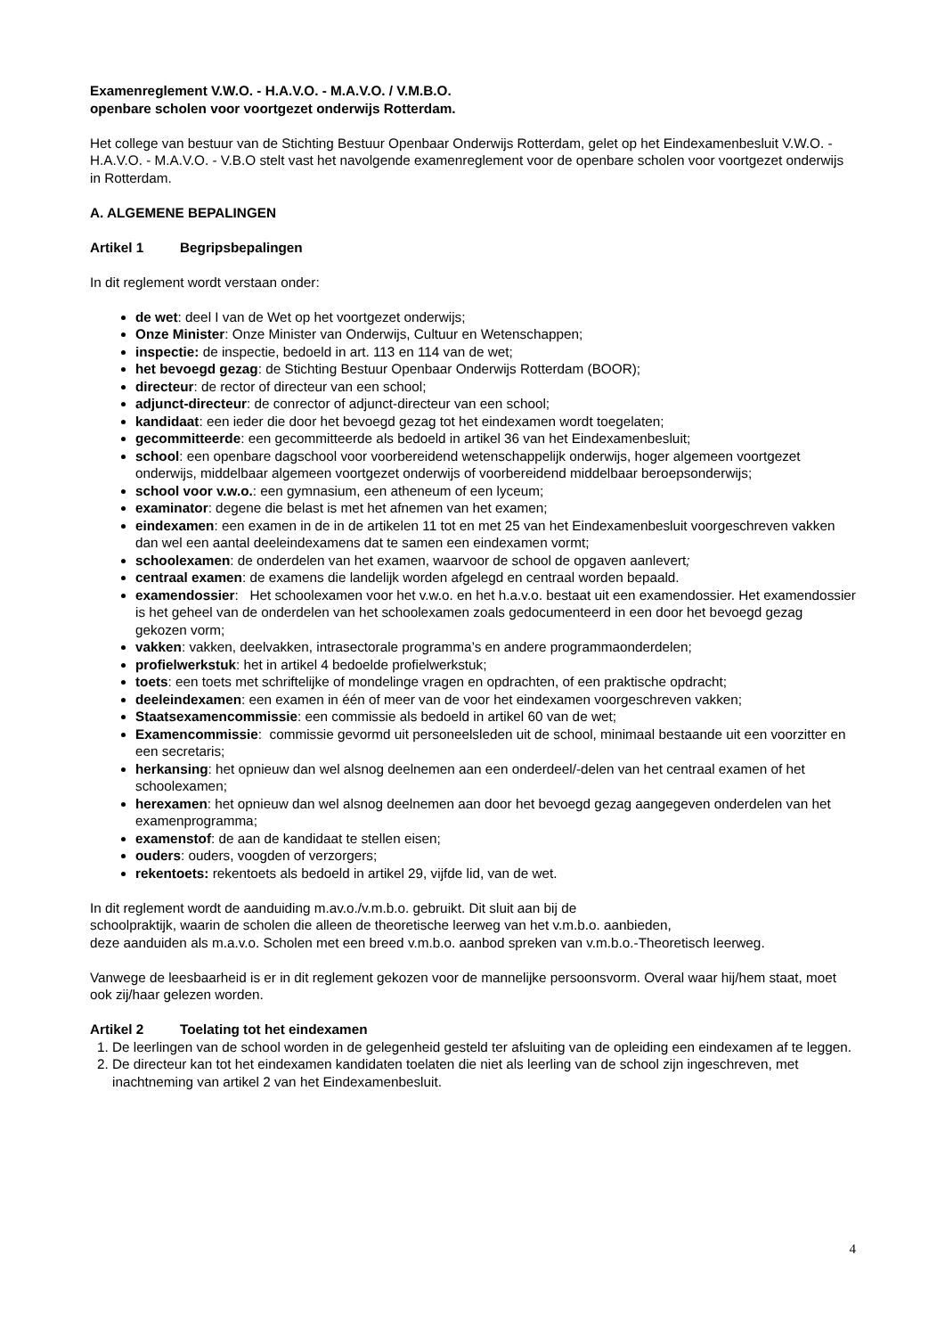Examenreglement V.W.O. - H.A.V.O. - M.A.V.O. / V.M.B.O.
openbare scholen voor voortgezet onderwijs Rotterdam.
Het college van bestuur van de Stichting Bestuur Openbaar Onderwijs Rotterdam, gelet op het Eindexamenbesluit V.W.O. - H.A.V.O. - M.A.V.O. - V.B.O stelt vast het navolgende examenreglement voor de openbare scholen voor voortgezet onderwijs in Rotterdam.
A. ALGEMENE BEPALINGEN
Artikel 1 Begripsbepalingen
In dit reglement wordt verstaan onder:
de wet: deel I van de Wet op het voortgezet onderwijs;
Onze Minister: Onze Minister van Onderwijs, Cultuur en Wetenschappen;
inspectie: de inspectie, bedoeld in art. 113 en 114 van de wet;
het bevoegd gezag: de Stichting Bestuur Openbaar Onderwijs Rotterdam (BOOR);
directeur: de rector of directeur van een school;
adjunct-directeur: de conrector of adjunct-directeur van een school;
kandidaat: een ieder die door het bevoegd gezag tot het eindexamen wordt toegelaten;
gecommitteerde: een gecommitteerde als bedoeld in artikel 36 van het Eindexamenbesluit;
school: een openbare dagschool voor voorbereidend wetenschappelijk onderwijs, hoger algemeen voortgezet onderwijs, middelbaar algemeen voortgezet onderwijs of voorbereidend middelbaar beroepsonderwijs;
school voor v.w.o.: een gymnasium, een atheneum of een lyceum;
examinator: degene die belast is met het afnemen van het examen;
eindexamen: een examen in de in de artikelen 11 tot en met 25 van het Eindexamenbesluit voorgeschreven vakken dan wel een aantal deeleindexamens dat te samen een eindexamen vormt;
schoolexamen: de onderdelen van het examen, waarvoor de school de opgaven aanlevert;
centraal examen: de examens die landelijk worden afgelegd en centraal worden bepaald.
examendossier: Het schoolexamen voor het v.w.o. en het h.a.v.o. bestaat uit een examendossier. Het examendossier is het geheel van de onderdelen van het schoolexamen zoals gedocumenteerd in een door het bevoegd gezag gekozen vorm;
vakken: vakken, deelvakken, intrasectorale programma’s en andere programmaonderdelen;
profielwerkstuk: het in artikel 4 bedoelde profielwerkstuk;
toets: een toets met schriftelijke of mondelinge vragen en opdrachten, of een praktische opdracht;
deeleindexamen: een examen in één of meer van de voor het eindexamen voorgeschreven vakken;
Staatsexamencommissie: een commissie als bedoeld in artikel 60 van de wet;
Examencommissie: commissie gevormd uit personeelsleden uit de school, minimaal bestaande uit een voorzitter en een secretaris;
herkansing: het opnieuw dan wel alsnog deelnemen aan een onderdeel/-delen van het centraal examen of het schoolexamen;
herexamen: het opnieuw dan wel alsnog deelnemen aan door het bevoegd gezag aangegeven onderdelen van het examenprogramma;
examenstof: de aan de kandidaat te stellen eisen;
ouders: ouders, voogden of verzorgers;
rekentoets: rekentoets als bedoeld in artikel 29, vijfde lid, van de wet.
In dit reglement wordt de aanduiding m.av.o./v.m.b.o. gebruikt. Dit sluit aan bij de
schoolpraktijk, waarin de scholen die alleen de theoretische leerweg van het v.m.b.o. aanbieden,
deze aanduiden als m.a.v.o. Scholen met een breed v.m.b.o. aanbod spreken van v.m.b.o.-Theoretisch leerweg.
Vanwege de leesbaarheid is er in dit reglement gekozen voor de mannelijke persoonsvorm. Overal waar hij/hem staat, moet ook zij/haar gelezen worden.
Artikel 2 Toelating tot het eindexamen
1. De leerlingen van de school worden in de gelegenheid gesteld ter afsluiting van de opleiding een eindexamen af te leggen.
2. De directeur kan tot het eindexamen kandidaten toelaten die niet als leerling van de school zijn ingeschreven, met inachtneming van artikel 2 van het Eindexamenbesluit.
4